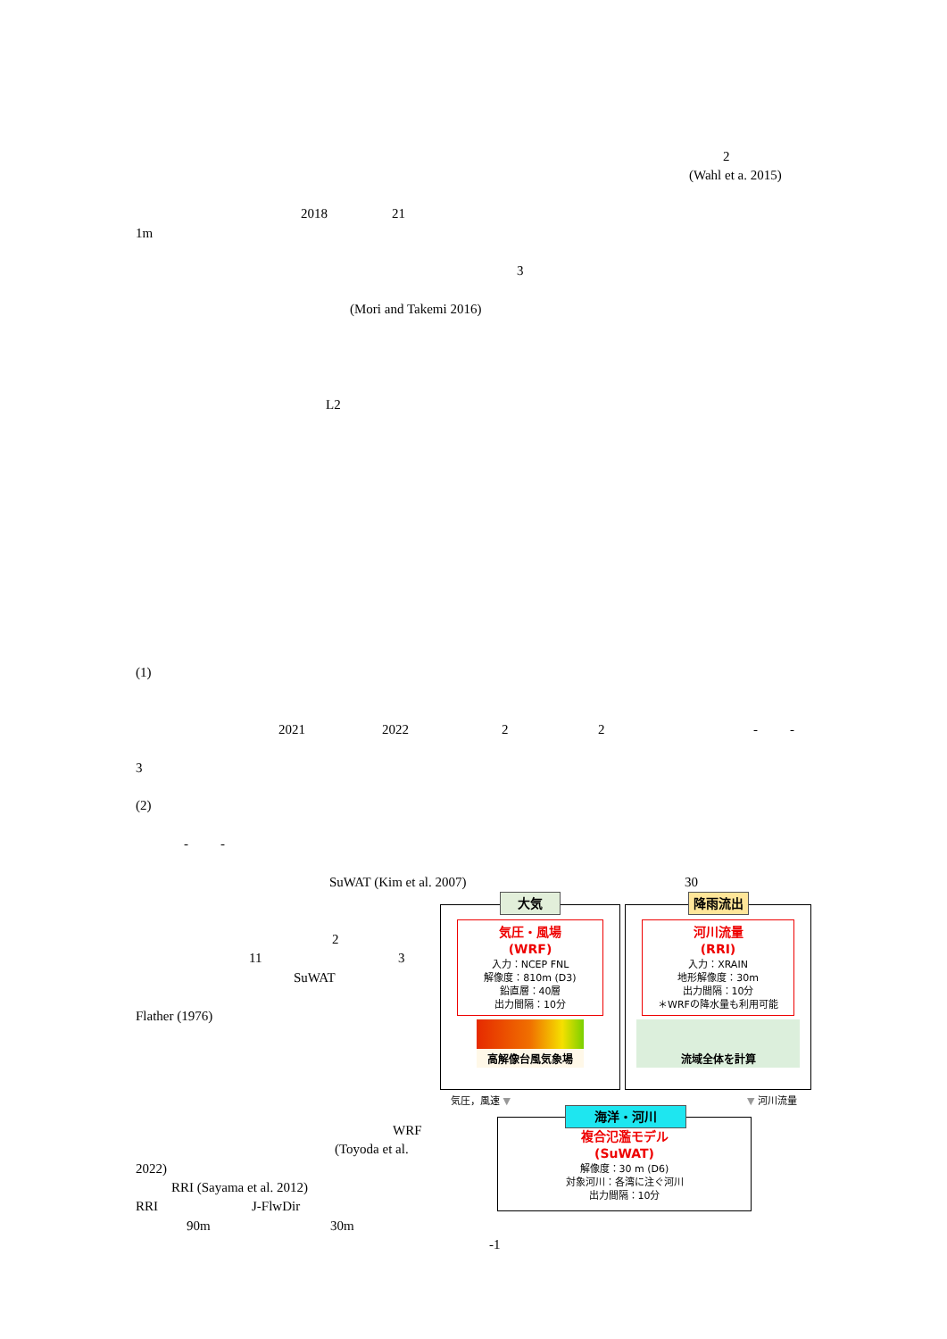2
(Wahl et a. 2015)
2018 21
1m
3
(Mori and Takemi 2016)
L2
(1)
2021 2022 22 - -
3
(2)
- -
SuWAT (Kim et al. 2007) 30
2
11 3
SuWAT
Flather (1976)
WRF
(Toyoda et al.
2022)
RRI (Sayama et al. 2012)
RRI J-FlwDir
90m 30m
-1
大気
気圧・風場
(WRF)
入力：NCEP FNL
解像度：810m (D3)
鉛直層：40層
出力間隔：10分
高解像台風気象場
降雨流出
河川流量
(RRI)
入力：XRAIN
地形解像度：30m
出力間隔：10分
＊WRFの降水量も利用可能
流域全体を計算
気圧，風速 ▼ ▼ 河川流量
海洋・河川
複合氾濫モデル
(SuWAT)
解像度：30 m (D6)
対象河川：各湾に注ぐ河川
出力間隔：10分